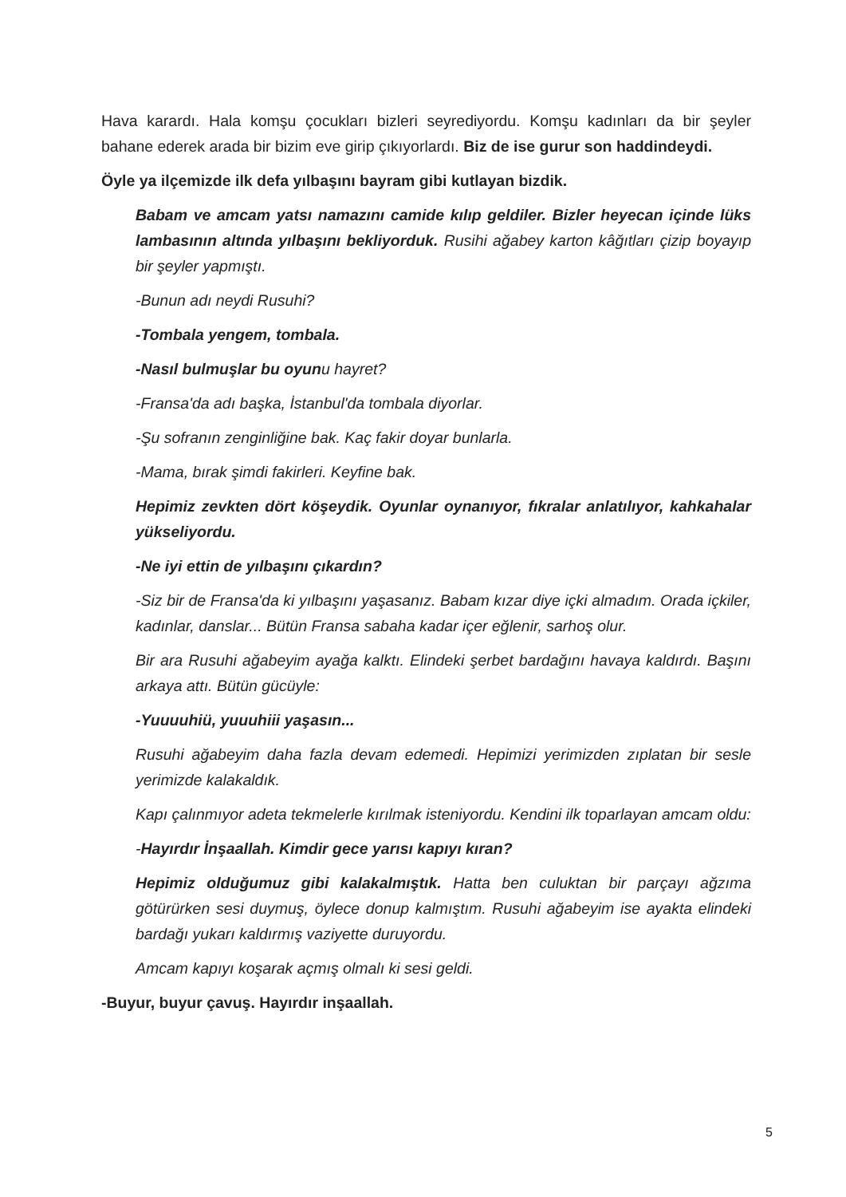Hava karardı. Hala komşu çocukları bizleri seyrediyordu. Komşu kadınları da bir şeyler bahane ederek arada bir bizim eve girip çıkıyorlardı. Biz de ise gurur son haddindeydi.
Öyle ya ilçemizde ilk defa yılbaşını bayram gibi kutlayan bizdik.
Babam ve amcam yatsı namazını camide kılıp geldiler. Bizler heyecan içinde lüks lambasının altında yılbaşını bekliyorduk. Rusihi ağabey karton kâğıtları çizip boyayıp bir şeyler yapmıştı.
-Bunun adı neydi Rusuhi?
-Tombala yengem, tombala.
-Nasıl bulmuşlar bu oyunu hayret?
-Fransa'da adı başka, İstanbul'da tombala diyorlar.
-Şu sofranın zenginliğine bak. Kaç fakir doyar bunlarla.
-Mama, bırak şimdi fakirleri. Keyfine bak.
Hepimiz zevkten dört köşeydik. Oyunlar oynanıyor, fıkralar anlatılıyor, kahkahalar yükseliyordu.
-Ne iyi ettin de yılbaşını çıkardın?
-Siz bir de Fransa'da ki yılbaşını yaşasanız. Babam kızar diye içki almadım. Orada içkiler, kadınlar, danslar... Bütün Fransa sabaha kadar içer eğlenir, sarhoş olur.
Bir ara Rusuhi ağabeyim ayağa kalktı. Elindeki şerbet bardağını havaya kaldırdı. Başını arkaya attı. Bütün gücüyle:
-Yuuuuhiü, yuuuhiii yaşasın...
Rusuhi ağabeyim daha fazla devam edemedi. Hepimizi yerimizden zıplatan bir sesle yerimizde kalakaldık.
Kapı çalınmıyor adeta tekmelerle kırılmak isteniyordu. Kendini ilk toparlayan amcam oldu:
-Hayırdır İnşaallah. Kimdir gece yarısı kapıyı kıran?
Hepimiz olduğumuz gibi kalakalmıştık. Hatta ben culuktan bir parçayı ağzıma götürürken sesi duymuş, öylece donup kalmıştım. Rusuhi ağabeyim ise ayakta elindeki bardağı yukarı kaldırmış vaziyette duruyordu.
Amcam kapıyı koşarak açmış olmalı ki sesi geldi.
-Buyur, buyur çavuş. Hayırdır inşaallah.
5